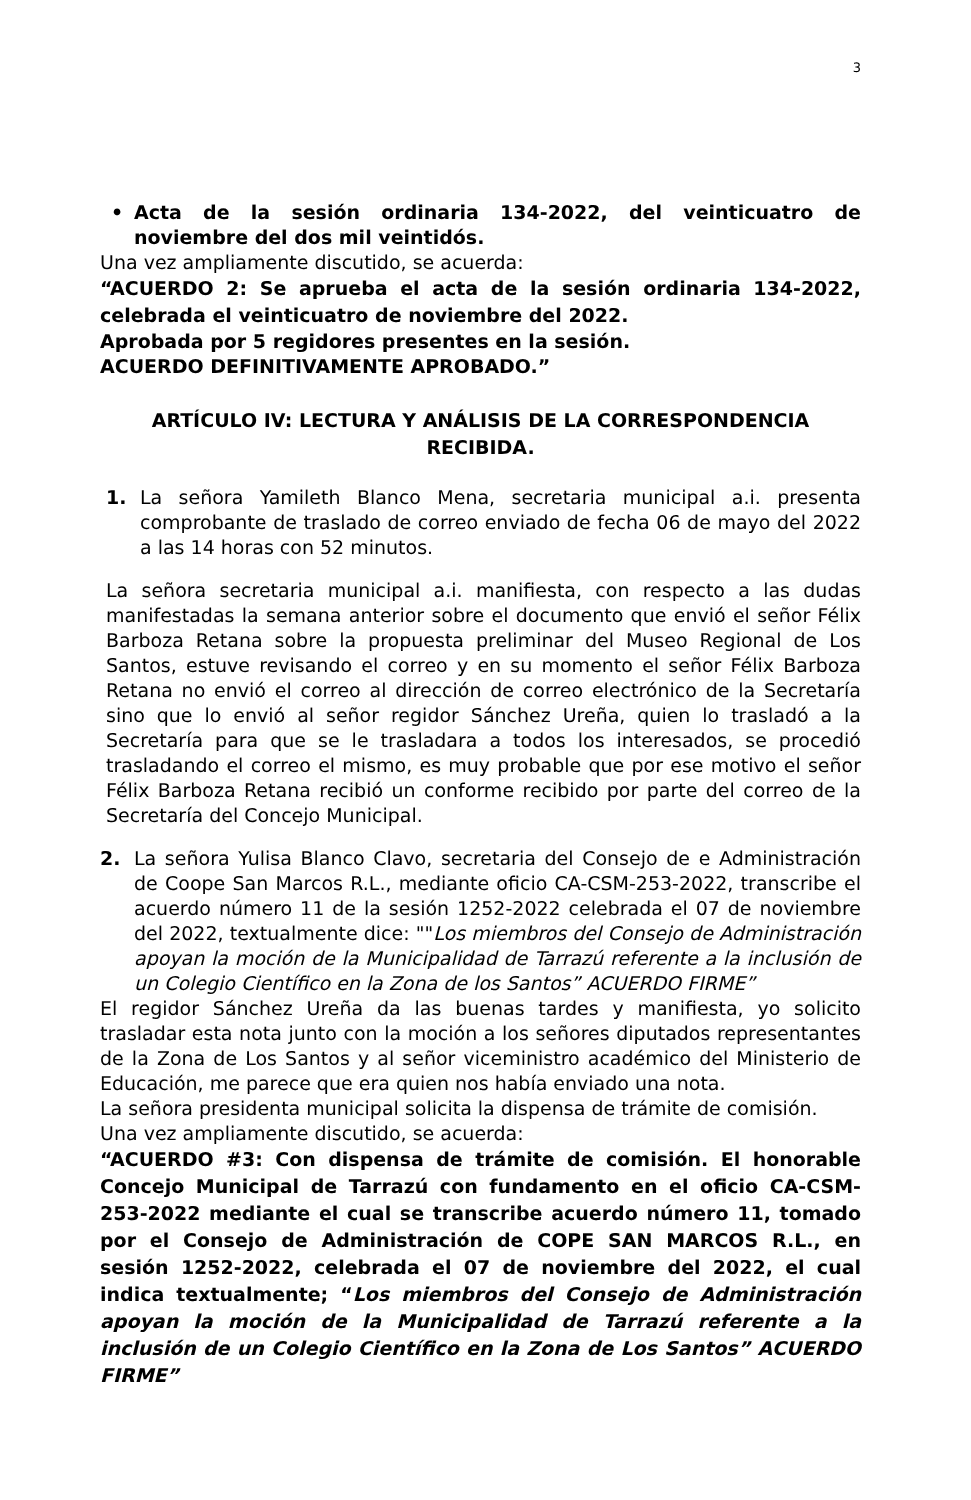3
• Acta de la sesión ordinaria 134-2022, del veinticuatro de noviembre del dos mil veintidós.
Una vez ampliamente discutido, se acuerda:
“ACUERDO 2: Se aprueba el acta de la sesión ordinaria 134-2022, celebrada el veinticuatro de noviembre del 2022.
Aprobada por 5 regidores presentes en la sesión.
ACUERDO DEFINITIVAMENTE APROBADO.”
ARTÍCULO IV: LECTURA Y ANÁLISIS DE LA CORRESPONDENCIA RECIBIDA.
1. La señora Yamileth Blanco Mena, secretaria municipal a.i. presenta comprobante de traslado de correo enviado de fecha 06 de mayo del 2022 a las 14 horas con 52 minutos.
La señora secretaria municipal a.i. manifiesta, con respecto a las dudas manifestadas la semana anterior sobre el documento que envió el señor Félix Barboza Retana sobre la propuesta preliminar del Museo Regional de Los Santos, estuve revisando el correo y en su momento el señor Félix Barboza Retana no envió el correo al dirección de correo electrónico de la Secretaría sino que lo envió al señor regidor Sánchez Ureña, quien lo trasladó a la Secretaría para que se le trasladara a todos los interesados, se procedió trasladando el correo el mismo, es muy probable que por ese motivo el señor Félix Barboza Retana recibió un conforme recibido por parte del correo de la Secretaría del Concejo Municipal.
2. La señora Yulisa Blanco Clavo, secretaria del Consejo de e Administración de Coope San Marcos R.L., mediante oficio CA-CSM-253-2022, transcribe el acuerdo número 11 de la sesión 1252-2022 celebrada el 07 de noviembre del 2022, textualmente dice: ""Los miembros del Consejo de Administración apoyan la moción de la Municipalidad de Tarrazú referente a la inclusión de un Colegio Científico en la Zona de los Santos” ACUERDO FIRME”
El regidor Sánchez Ureña da las buenas tardes y manifiesta, yo solicito trasladar esta nota junto con la moción a los señores diputados representantes de la Zona de Los Santos y al señor viceministro académico del Ministerio de Educación, me parece que era quien nos había enviado una nota.
La señora presidenta municipal solicita la dispensa de trámite de comisión.
Una vez ampliamente discutido, se acuerda:
“ACUERDO #3: Con dispensa de trámite de comisión. El honorable Concejo Municipal de Tarrazú con fundamento en el oficio CA-CSM-253-2022 mediante el cual se transcribe acuerdo número 11, tomado por el Consejo de Administración de COPE SAN MARCOS R.L., en sesión 1252-2022, celebrada el 07 de noviembre del 2022, el cual indica textualmente; “Los miembros del Consejo de Administración apoyan la moción de la Municipalidad de Tarrazú referente a la inclusión de un Colegio Científico en la Zona de Los Santos” ACUERDO FIRME”